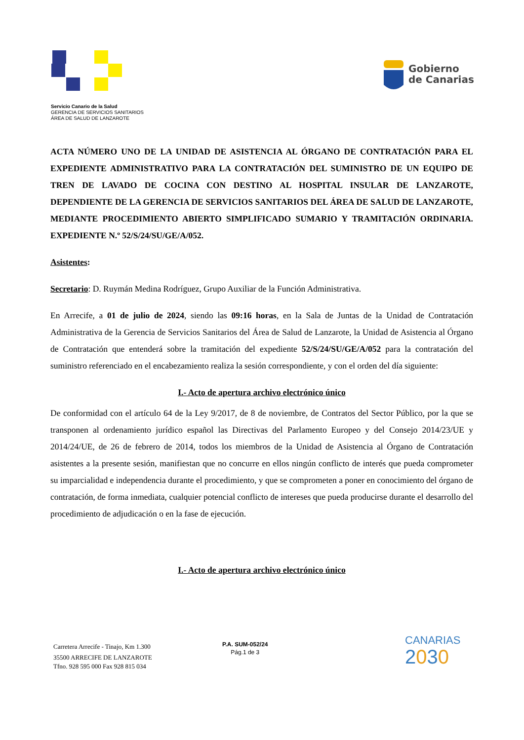Servicio Canario de la Salud
GERENCIA DE SERVICIOS SANITARIOS
ÁREA DE SALUD DE LANZAROTE
Gobierno
de Canarias
ACTA NÚMERO UNO DE LA UNIDAD DE ASISTENCIA AL ÓRGANO DE CONTRATACIÓN PARA EL EXPEDIENTE ADMINISTRATIVO PARA LA CONTRATACIÓN DEL SUMINISTRO DE UN EQUIPO DE TREN DE LAVADO DE COCINA CON DESTINO AL HOSPITAL INSULAR DE LANZAROTE, DEPENDIENTE DE LA GERENCIA DE SERVICIOS SANITARIOS DEL ÁREA DE SALUD DE LANZAROTE, MEDIANTE PROCEDIMIENTO ABIERTO SIMPLIFICADO SUMARIO Y TRAMITACIÓN ORDINARIA. EXPEDIENTE N.º 52/S/24/SU/GE/A/052.
Asistentes:
Secretario: D. Ruymán Medina Rodríguez, Grupo Auxiliar de la Función Administrativa.
En Arrecife, a 01 de julio de 2024, siendo las 09:16 horas, en la Sala de Juntas de la Unidad de Contratación Administrativa de la Gerencia de Servicios Sanitarios del Área de Salud de Lanzarote, la Unidad de Asistencia al Órgano de Contratación que entenderá sobre la tramitación del expediente 52/S/24/SU/GE/A/052 para la contratación del suministro referenciado en el encabezamiento realiza la sesión correspondiente, y con el orden del día siguiente:
I.- Acto de apertura archivo electrónico único
De conformidad con el artículo 64 de la Ley 9/2017, de 8 de noviembre, de Contratos del Sector Público, por la que se transponen al ordenamiento jurídico español las Directivas del Parlamento Europeo y del Consejo 2014/23/UE y 2014/24/UE, de 26 de febrero de 2014, todos los miembros de la Unidad de Asistencia al Órgano de Contratación asistentes a la presente sesión, manifiestan que no concurre en ellos ningún conflicto de interés que pueda comprometer su imparcialidad e independencia durante el procedimiento, y que se comprometen a poner en conocimiento del órgano de contratación, de forma inmediata, cualquier potencial conflicto de intereses que pueda producirse durante el desarrollo del procedimiento de adjudicación o en la fase de ejecución.
I.- Acto de apertura archivo electrónico único
Carretera Arrecife - Tinajo, Km 1.300
35500 ARRECIFE DE LANZAROTE
Tfno. 928 595 000 Fax 928 815 034
P.A. SUM-052/24
Pág.1 de 3
CANARIAS
2030